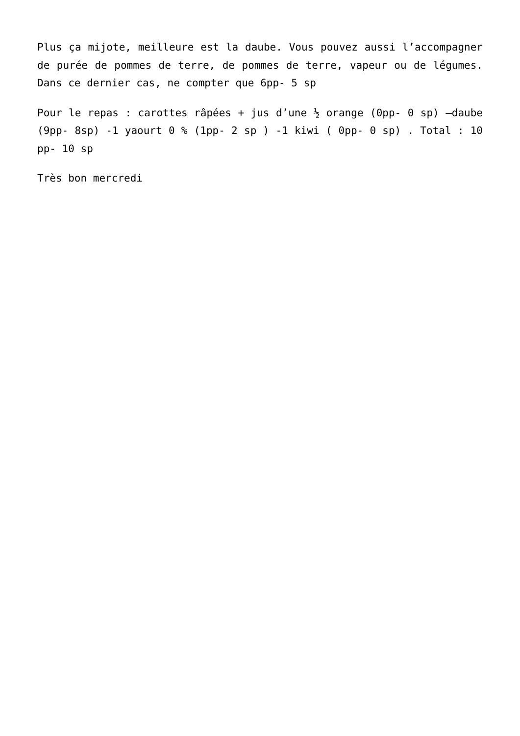Plus ça mijote, meilleure est la daube. Vous pouvez aussi l’accompagner de purée de pommes de terre, de pommes de terre, vapeur ou de légumes. Dans ce dernier cas, ne compter que 6pp- 5 sp
Pour le repas : carottes râpées + jus d’une ½ orange (0pp- 0 sp) –daube (9pp- 8sp) -1 yaourt 0 % (1pp- 2 sp ) -1 kiwi ( 0pp- 0 sp) . Total : 10 pp- 10 sp
Très bon mercredi